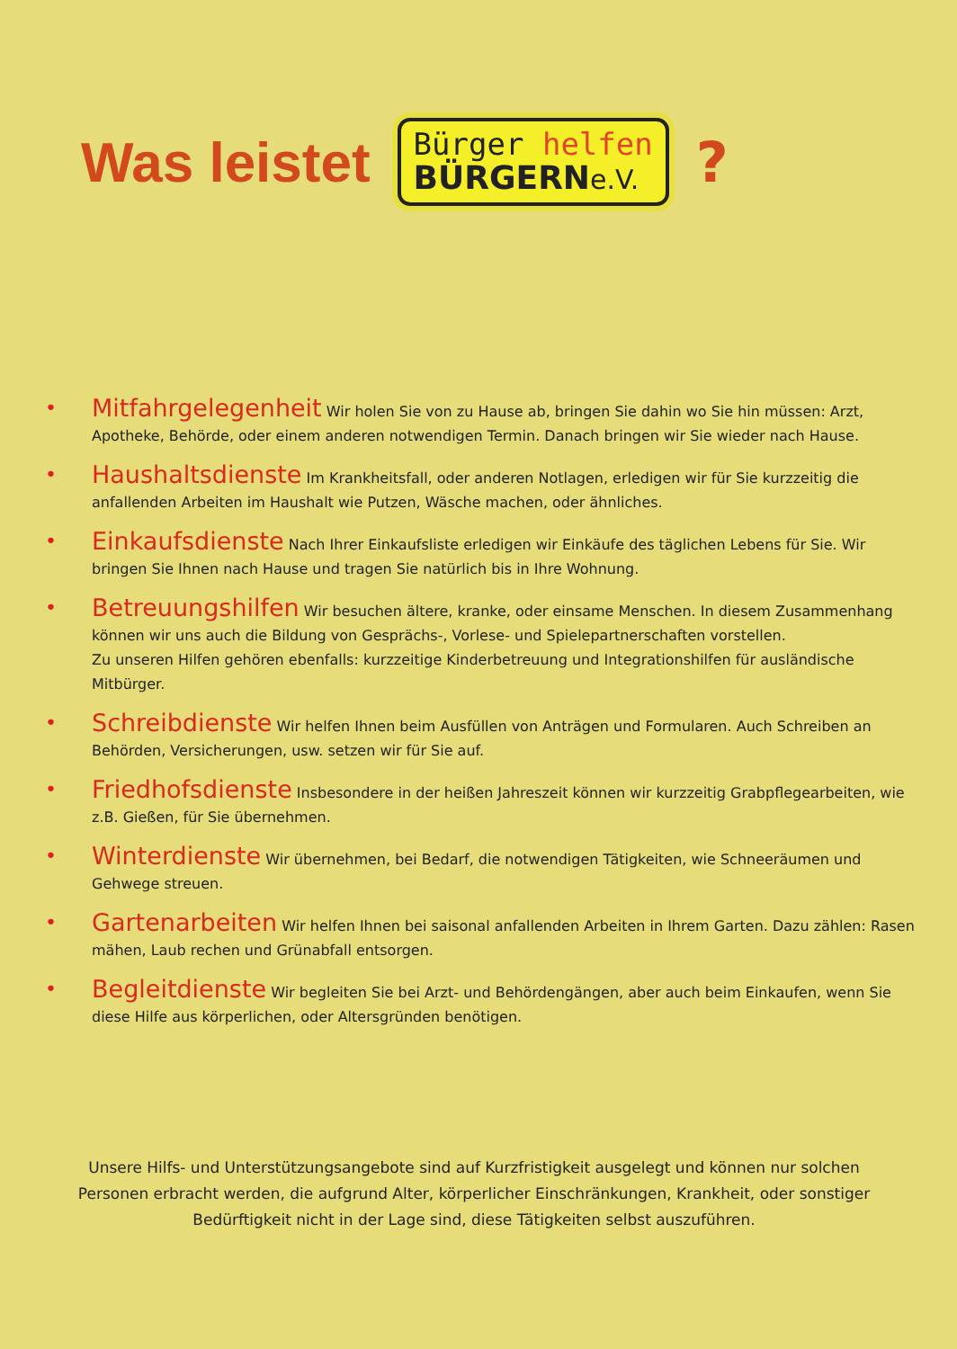Was leistet
Bürger helfen
BÜRGERNe.V.
?
•
Mitfahrgelegenheit Wir holen Sie von zu Hause ab, bringen Sie dahin wo Sie hin müssen: Arzt, Apotheke, Behörde, oder einem anderen notwendigen Termin. Danach bringen wir Sie wieder nach Hause.
•
Haushaltsdienste Im Krankheitsfall, oder anderen Notlagen, erledigen wir für Sie kurzzeitig die anfallenden Arbeiten im Haushalt wie Putzen, Wäsche machen, oder ähnliches.
•
Einkaufsdienste Nach Ihrer Einkaufsliste erledigen wir Einkäufe des täglichen Lebens für Sie. Wir bringen Sie Ihnen nach Hause und tragen Sie natürlich bis in Ihre Wohnung.
•
Betreuungshilfen Wir besuchen ältere, kranke, oder einsame Menschen. In diesem Zusammenhang können wir uns auch die Bildung von Gesprächs-, Vorlese- und Spielepartnerschaften vorstellen.
Zu unseren Hilfen gehören ebenfalls: kurzzeitige Kinderbetreuung und Integrationshilfen für ausländische Mitbürger.
•
Schreibdienste Wir helfen Ihnen beim Ausfüllen von Anträgen und Formularen. Auch Schreiben an Behörden, Versicherungen, usw. setzen wir für Sie auf.
•
Friedhofsdienste Insbesondere in der heißen Jahreszeit können wir kurzzeitig Grabpflegearbeiten, wie z.B. Gießen, für Sie übernehmen.
•
Winterdienste Wir übernehmen, bei Bedarf, die notwendigen Tätigkeiten, wie Schneeräumen und Gehwege streuen.
•
Gartenarbeiten Wir helfen Ihnen bei saisonal anfallenden Arbeiten in Ihrem Garten. Dazu zählen: Rasen mähen, Laub rechen und Grünabfall entsorgen.
•
Begleitdienste Wir begleiten Sie bei Arzt- und Behördengängen, aber auch beim Einkaufen, wenn Sie diese Hilfe aus körperlichen, oder Altersgründen benötigen.
Unsere Hilfs- und Unterstützungsangebote sind auf Kurzfristigkeit ausgelegt und können nur solchen Personen erbracht werden, die aufgrund Alter, körperlicher Einschränkungen, Krankheit, oder sonstiger Bedürftigkeit nicht in der Lage sind, diese Tätigkeiten selbst auszuführen.